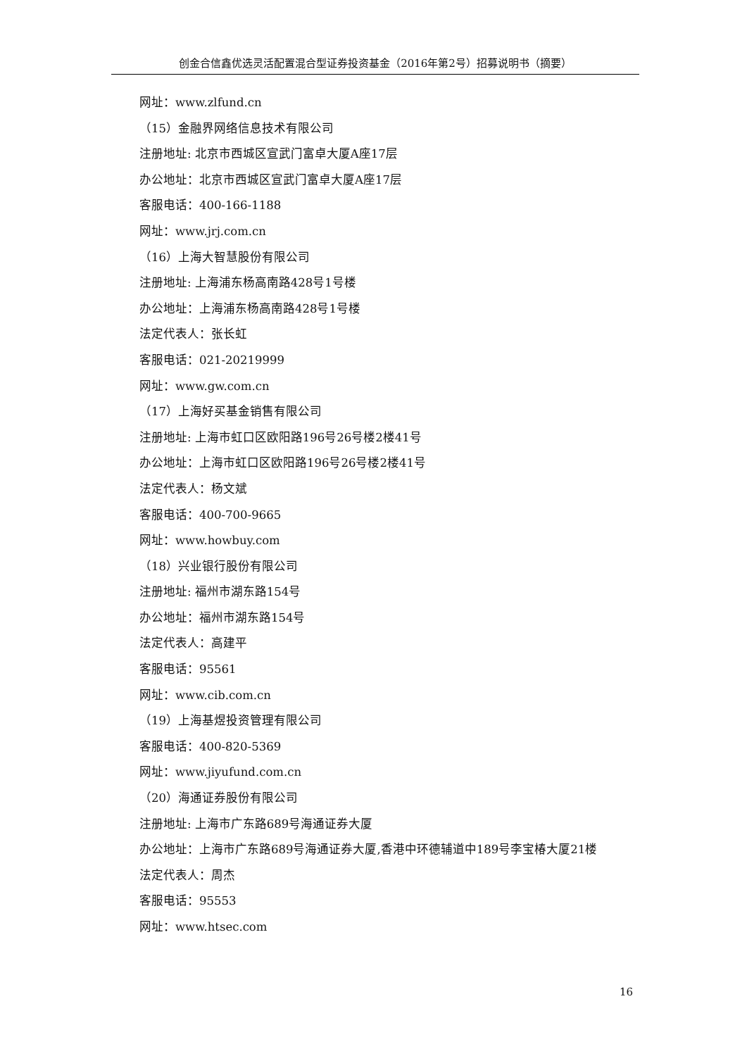创金合信鑫优选灵活配置混合型证券投资基金（2016年第2号）招募说明书（摘要）
网址：www.zlfund.cn
（15）金融界网络信息技术有限公司
注册地址: 北京市西城区宣武门富卓大厦A座17层
办公地址：北京市西城区宣武门富卓大厦A座17层
客服电话：400-166-1188
网址：www.jrj.com.cn
（16）上海大智慧股份有限公司
注册地址: 上海浦东杨高南路428号1号楼
办公地址：上海浦东杨高南路428号1号楼
法定代表人：张长虹
客服电话：021-20219999
网址：www.gw.com.cn
（17）上海好买基金销售有限公司
注册地址: 上海市虹口区欧阳路196号26号楼2楼41号
办公地址：上海市虹口区欧阳路196号26号楼2楼41号
法定代表人：杨文斌
客服电话：400-700-9665
网址：www.howbuy.com
（18）兴业银行股份有限公司
注册地址: 福州市湖东路154号
办公地址：福州市湖东路154号
法定代表人：高建平
客服电话：95561
网址：www.cib.com.cn
（19）上海基煜投资管理有限公司
客服电话：400-820-5369
网址：www.jiyufund.com.cn
（20）海通证券股份有限公司
注册地址: 上海市广东路689号海通证券大厦
办公地址：上海市广东路689号海通证券大厦,香港中环德辅道中189号李宝椿大厦21楼
法定代表人：周杰
客服电话：95553
网址：www.htsec.com
16